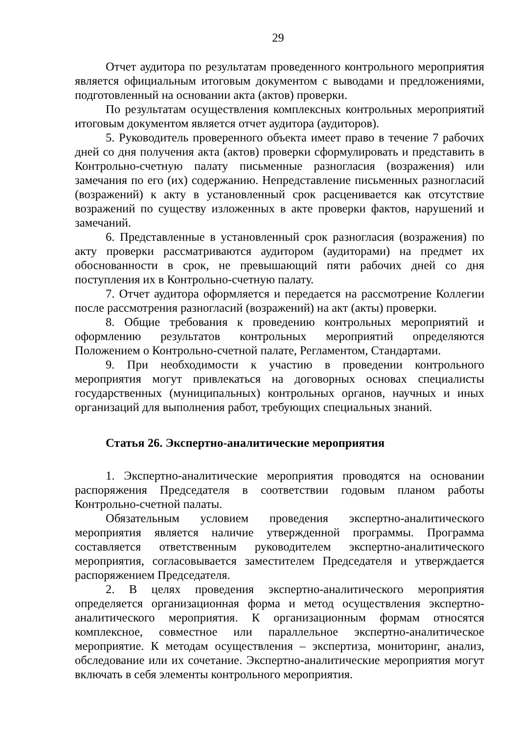29
Отчет аудитора по результатам проведенного контрольного мероприятия является официальным итоговым документом с выводами и предложениями, подготовленный на основании акта (актов) проверки.
По результатам осуществления комплексных контрольных мероприятий итоговым документом является отчет аудитора (аудиторов).
5. Руководитель проверенного объекта имеет право в течение 7 рабочих дней со дня получения акта (актов) проверки сформулировать и представить в Контрольно-счетную палату письменные разногласия (возражения) или замечания по его (их) содержанию. Непредставление письменных разногласий (возражений) к акту в установленный срок расценивается как отсутствие возражений по существу изложенных в акте проверки фактов, нарушений и замечаний.
6. Представленные в установленный срок разногласия (возражения) по акту проверки рассматриваются аудитором (аудиторами) на предмет их обоснованности в срок, не превышающий пяти рабочих дней со дня поступления их в Контрольно-счетную палату.
7. Отчет аудитора оформляется и передается на рассмотрение Коллегии после рассмотрения разногласий (возражений) на акт (акты) проверки.
8. Общие требования к проведению контрольных мероприятий и оформлению результатов контрольных мероприятий определяются Положением о Контрольно-счетной палате, Регламентом, Стандартами.
9. При необходимости к участию в проведении контрольного мероприятия могут привлекаться на договорных основах специалисты государственных (муниципальных) контрольных органов, научных и иных организаций для выполнения работ, требующих специальных знаний.
Статья 26. Экспертно-аналитические мероприятия
1. Экспертно-аналитические мероприятия проводятся на основании распоряжения Председателя в соответствии годовым планом работы Контрольно-счетной палаты.
Обязательным условием проведения экспертно-аналитического мероприятия является наличие утвержденной программы. Программа составляется ответственным руководителем экспертно-аналитического мероприятия, согласовывается заместителем Председателя и утверждается распоряжением Председателя.
2. В целях проведения экспертно-аналитического мероприятия определяется организационная форма и метод осуществления экспертно-аналитического мероприятия. К организационным формам относятся комплексное, совместное или параллельное экспертно-аналитическое мероприятие. К методам осуществления – экспертиза, мониторинг, анализ, обследование или их сочетание. Экспертно-аналитические мероприятия могут включать в себя элементы контрольного мероприятия.